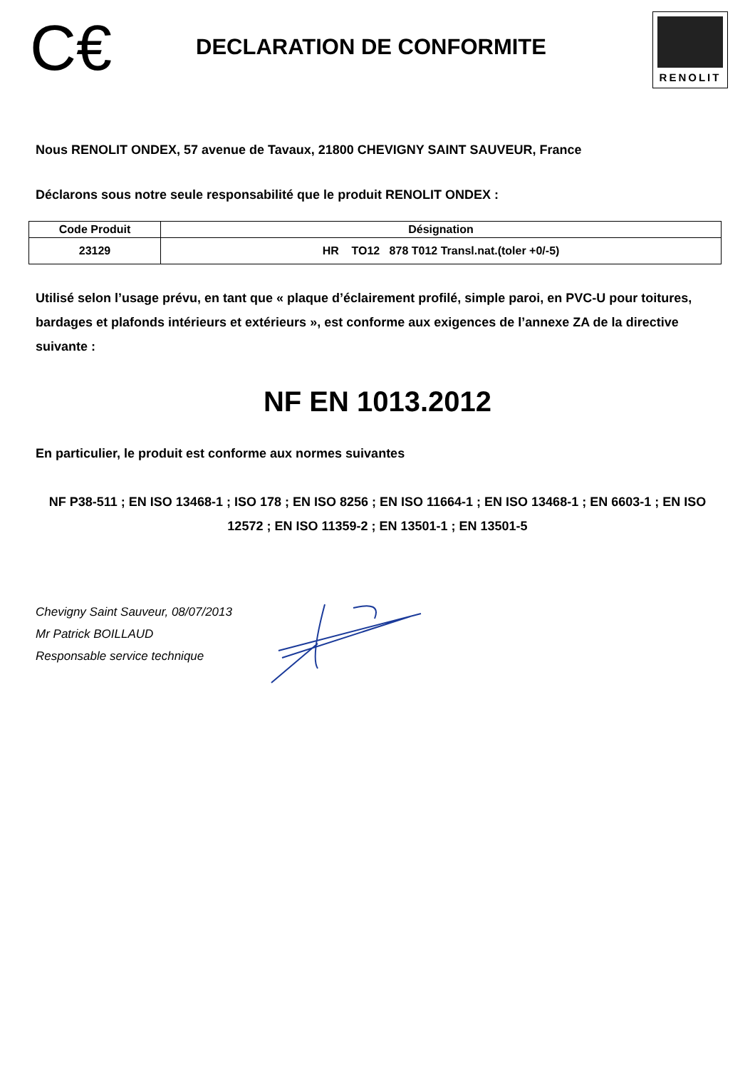C€
DECLARATION DE CONFORMITE
RENOLIT
Nous RENOLIT ONDEX, 57 avenue de Tavaux, 21800 CHEVIGNY SAINT SAUVEUR, France
Déclarons sous notre seule responsabilité que le produit RENOLIT ONDEX :
| Code Produit | Désignation |
| --- | --- |
| 23129 | HR TO12 878 T012 Transl.nat.(toler +0/-5) |
Utilisé selon l’usage prévu, en tant que « plaque d’éclairement profilé, simple paroi, en PVC-U pour toitures, bardages et plafonds intérieurs et extérieurs », est conforme aux exigences de l’annexe ZA de la directive suivante :
NF EN 1013.2012
En particulier, le produit est conforme aux normes suivantes
NF P38-511 ; EN ISO 13468-1 ; ISO 178 ; EN ISO 8256 ; EN ISO 11664-1 ; EN ISO 13468-1 ; EN 6603-1 ; EN ISO 12572 ; EN ISO 11359-2 ; EN 13501-1 ; EN 13501-5
Chevigny Saint Sauveur, 08/07/2013
Mr Patrick BOILLAUD
Responsable service technique